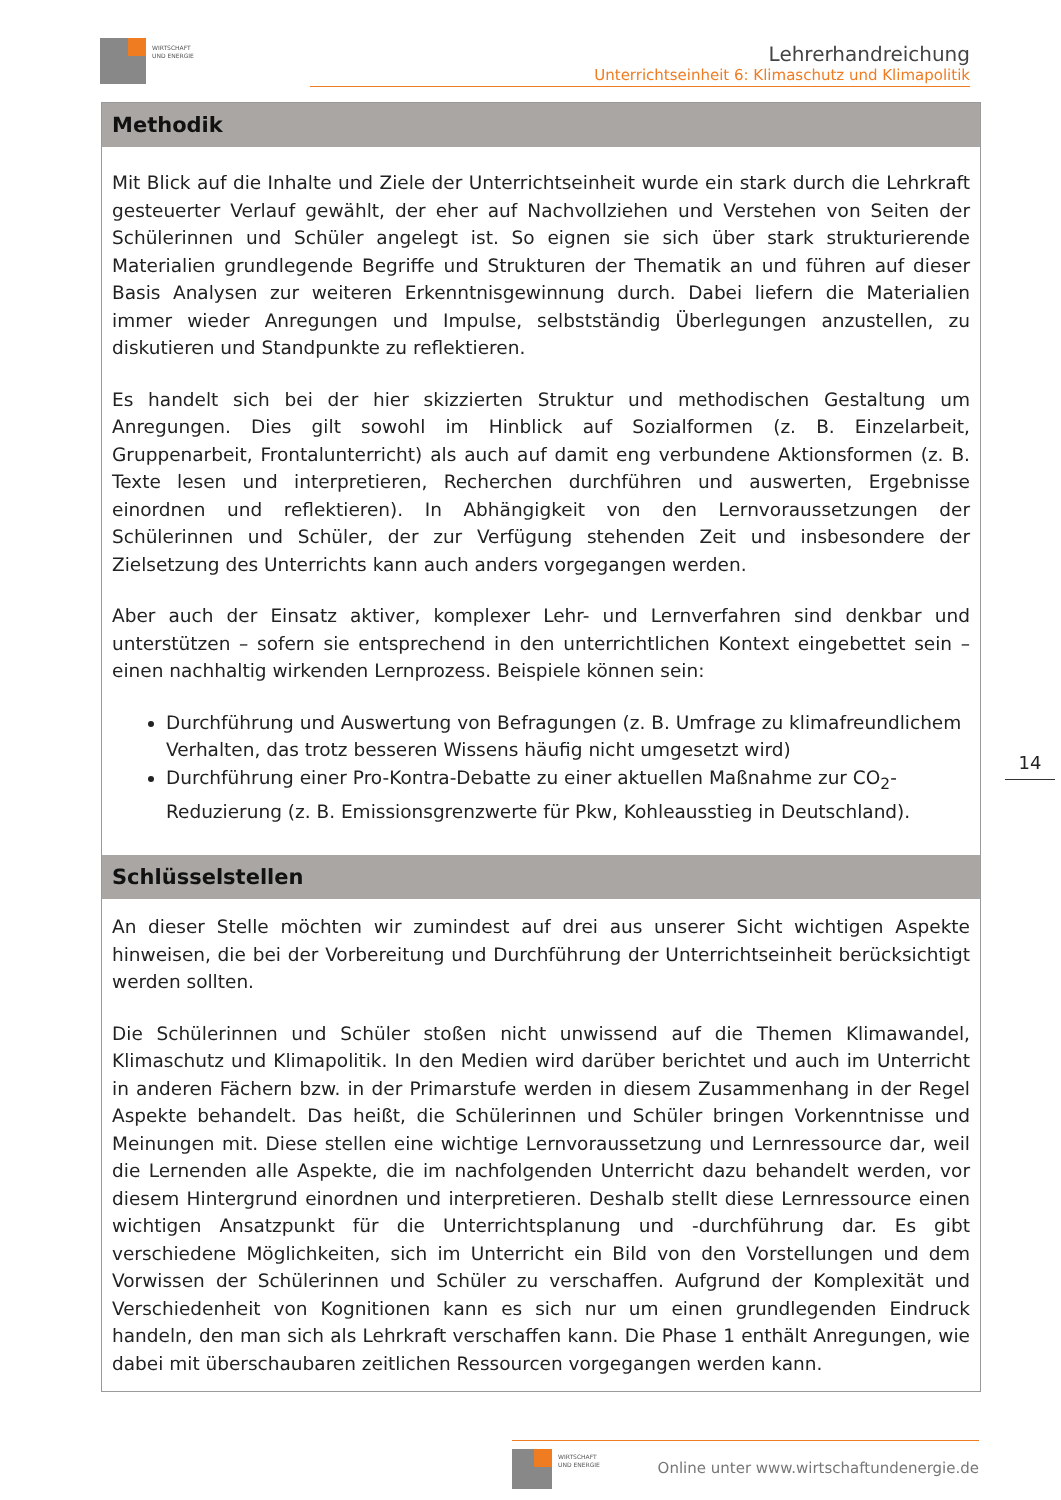WIRTSCHAFT
UND ENERGIE
Lehrerhandreichung
Unterrichtseinheit 6: Klimaschutz und Klimapolitik
Methodik
Mit Blick auf die Inhalte und Ziele der Unterrichtseinheit wurde ein stark durch die Lehrkraft gesteuerter Verlauf gewählt, der eher auf Nachvollziehen und Verstehen von Seiten der Schülerinnen und Schüler angelegt ist. So eignen sie sich über stark strukturierende Materialien grundlegende Begriffe und Strukturen der Thematik an und führen auf dieser Basis Analysen zur weiteren Erkenntnisgewinnung durch. Dabei liefern die Materialien immer wieder Anregungen und Impulse, selbstständig Überlegungen anzustellen, zu diskutieren und Standpunkte zu reflektieren.
Es handelt sich bei der hier skizzierten Struktur und methodischen Gestaltung um Anregungen. Dies gilt sowohl im Hinblick auf Sozialformen (z. B. Einzelarbeit, Gruppenarbeit, Frontalunterricht) als auch auf damit eng verbundene Aktionsformen (z. B. Texte lesen und interpretieren, Recherchen durchführen und auswerten, Ergebnisse einordnen und reflektieren). In Abhängigkeit von den Lernvoraussetzungen der Schülerinnen und Schüler, der zur Verfügung stehenden Zeit und insbesondere der Zielsetzung des Unterrichts kann auch anders vorgegangen werden.
Aber auch der Einsatz aktiver, komplexer Lehr- und Lernverfahren sind denkbar und unterstützen – sofern sie entsprechend in den unterrichtlichen Kontext eingebettet sein – einen nachhaltig wirkenden Lernprozess. Beispiele können sein:
Durchführung und Auswertung von Befragungen (z. B. Umfrage zu klimafreundlichem Verhalten, das trotz besseren Wissens häufig nicht umgesetzt wird)
Durchführung einer Pro-Kontra-Debatte zu einer aktuellen Maßnahme zur CO<sub>2</sub>-Reduzierung (z. B. Emissionsgrenzwerte für Pkw, Kohleausstieg in Deutschland).
Schlüsselstellen
An dieser Stelle möchten wir zumindest auf drei aus unserer Sicht wichtigen Aspekte hinweisen, die bei der Vorbereitung und Durchführung der Unterrichtseinheit berücksichtigt werden sollten.
Die Schülerinnen und Schüler stoßen nicht unwissend auf die Themen Klimawandel, Klimaschutz und Klimapolitik. In den Medien wird darüber berichtet und auch im Unterricht in anderen Fächern bzw. in der Primarstufe werden in diesem Zusammenhang in der Regel Aspekte behandelt. Das heißt, die Schülerinnen und Schüler bringen Vorkenntnisse und Meinungen mit. Diese stellen eine wichtige Lernvoraussetzung und Lernressource dar, weil die Lernenden alle Aspekte, die im nachfolgenden Unterricht dazu behandelt werden, vor diesem Hintergrund einordnen und interpretieren. Deshalb stellt diese Lernressource einen wichtigen Ansatzpunkt für die Unterrichtsplanung und -durchführung dar. Es gibt verschiedene Möglichkeiten, sich im Unterricht ein Bild von den Vorstellungen und dem Vorwissen der Schülerinnen und Schüler zu verschaffen. Aufgrund der Komplexität und Verschiedenheit von Kognitionen kann es sich nur um einen grundlegenden Eindruck handeln, den man sich als Lehrkraft verschaffen kann. Die Phase 1 enthält Anregungen, wie dabei mit überschaubaren zeitlichen Ressourcen vorgegangen werden kann.
14
WIRTSCHAFT
UND ENERGIE
Online unter www.wirtschaftundenergie.de